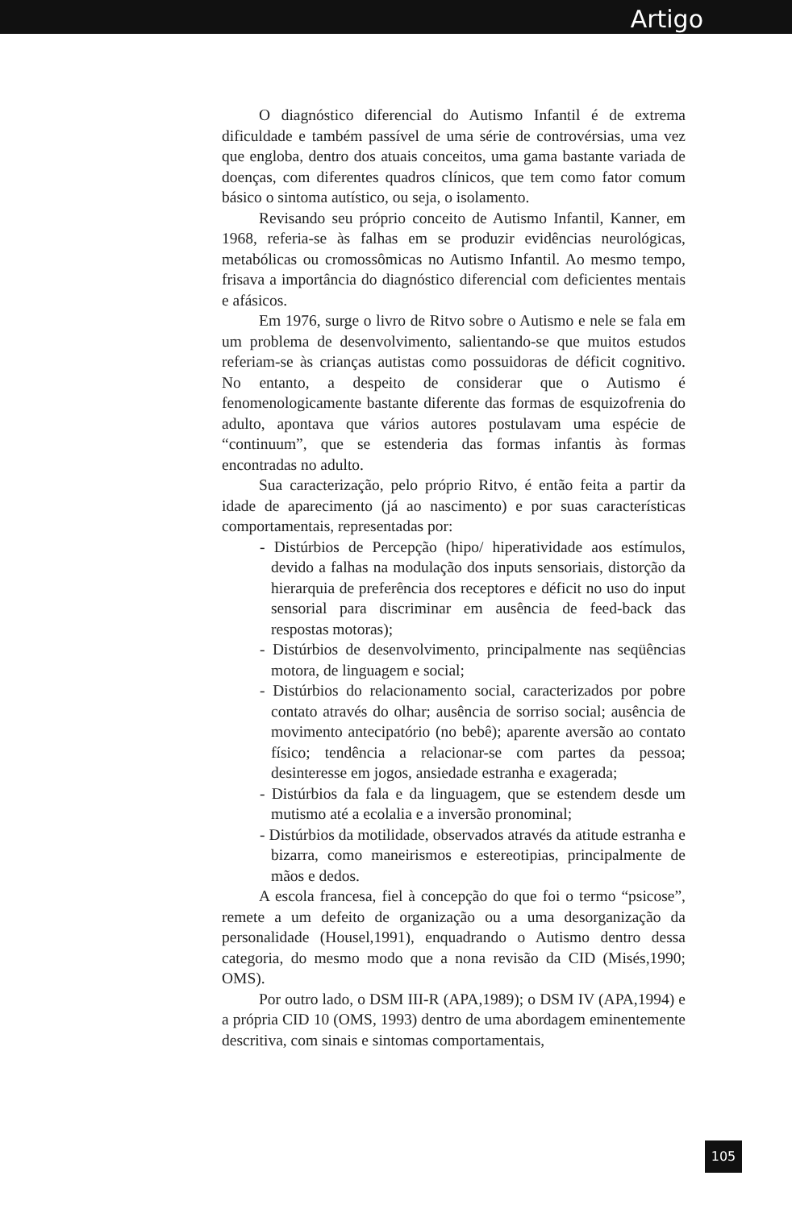Artigo
O diagnóstico diferencial do Autismo Infantil é de extrema dificuldade e também passível de uma série de controvérsias, uma vez que engloba, dentro dos atuais conceitos, uma gama bastante variada de doenças, com diferentes quadros clínicos, que tem como fator comum básico o sintoma autístico, ou seja, o isolamento.
Revisando seu próprio conceito de Autismo Infantil, Kanner, em 1968, referia-se às falhas em se produzir evidências neurológicas, metabólicas ou cromossômicas no Autismo Infantil. Ao mesmo tempo, frisava a importância do diagnóstico diferencial com deficientes mentais e afásicos.
Em 1976, surge o livro de Ritvo sobre o Autismo e nele se fala em um problema de desenvolvimento, salientando-se que muitos estudos referiam-se às crianças autistas como possuidoras de déficit cognitivo. No entanto, a despeito de considerar que o Autismo é fenomenologicamente bastante diferente das formas de esquizofrenia do adulto, apontava que vários autores postulavam uma espécie de “continuum”, que se estenderia das formas infantis às formas encontradas no adulto.
Sua caracterização, pelo próprio Ritvo, é então feita a partir da idade de aparecimento (já ao nascimento) e por suas características comportamentais, representadas por:
- Distúrbios de Percepção (hipo/ hiperatividade aos estímulos, devido a falhas na modulação dos inputs sensoriais, distorção da hierarquia de preferência dos receptores e déficit no uso do input sensorial para discriminar em ausência de feed-back das respostas motoras);
- Distúrbios de desenvolvimento, principalmente nas seqüências motora, de linguagem e social;
- Distúrbios do relacionamento social, caracterizados por pobre contato através do olhar; ausência de sorriso social; ausência de movimento antecipatório (no bebê); aparente aversão ao contato físico; tendência a relacionar-se com partes da pessoa; desinteresse em jogos, ansiedade estranha e exagerada;
- Distúrbios da fala e da linguagem, que se estendem desde um mutismo até a ecolalia e a inversão pronominal;
- Distúrbios da motilidade, observados através da atitude estranha e bizarra, como maneirismos e estereotipias, principalmente de mãos e dedos.
A escola francesa, fiel à concepção do que foi o termo “psicose”, remete a um defeito de organização ou a uma desorganização da personalidade (Housel,1991), enquadrando o Autismo dentro dessa categoria, do mesmo modo que a nona revisão da CID (Misés,1990; OMS).
Por outro lado, o DSM III-R (APA,1989); o DSM IV (APA,1994) e a própria CID 10 (OMS, 1993) dentro de uma abordagem eminentemente descritiva, com sinais e sintomas comportamentais,
105